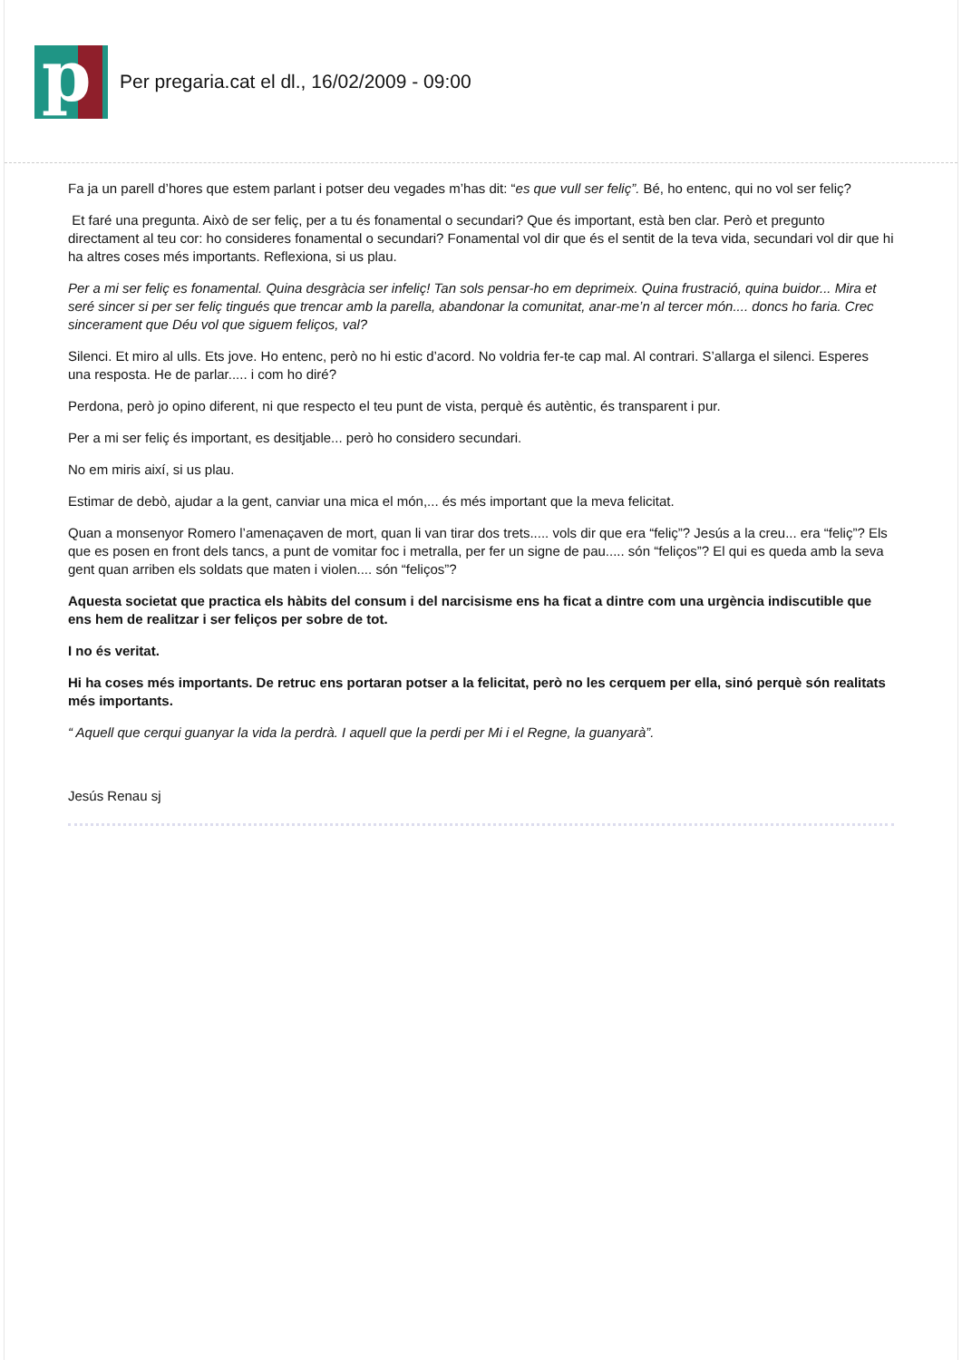p
Per pregaria.cat el dl., 16/02/2009 - 09:00
Fa ja un parell d’hores que estem parlant i potser deu vegades m’has dit: “es que vull ser feliç”. Bé, ho entenc, qui no vol ser feliç?
Et faré una pregunta. Això de ser feliç, per a tu és fonamental o secundari? Que és important, està ben clar. Però et pregunto directament al teu cor: ho consideres fonamental o secundari? Fonamental vol dir que és el sentit de la teva vida, secundari vol dir que hi ha altres coses més importants. Reflexiona, si us plau.
Per a mi ser feliç es fonamental. Quina desgràcia ser infeliç! Tan sols pensar-ho em deprimeix. Quina frustració, quina buidor... Mira et seré sincer si per ser feliç tingués que trencar amb la parella, abandonar la comunitat, anar-me’n al tercer món.... doncs ho faria. Crec sincerament que Déu vol que siguem feliços, val?
Silenci. Et miro al ulls. Ets jove. Ho entenc, però no hi estic d’acord. No voldria fer-te cap mal. Al contrari. S’allarga el silenci. Esperes una resposta. He de parlar..... i com ho diré?
Perdona, però jo opino diferent, ni que respecto el teu punt de vista, perquè és autèntic, és transparent i pur.
Per a mi ser feliç és important, es desitjable... però ho considero secundari.
No em miris així, si us plau.
Estimar de debò, ajudar a la gent, canviar una mica el món,... és més important que la meva felicitat.
Quan a monsenyor Romero l’amenaçaven de mort, quan li van tirar dos trets..... vols dir que era “feliç”? Jesús a la creu... era “feliç”? Els que es posen en front dels tancs, a punt de vomitar foc i metralla, per fer un signe de pau..... són “feliços”? El qui es queda amb la seva gent quan arriben els soldats que maten i violen.... són “feliços”?
Aquesta societat que practica els hàbits del consum i del narcisisme ens ha ficat a dintre com una urgència indiscutible que ens hem de realitzar i ser feliços per sobre de tot.
I no és veritat.
Hi ha coses més importants. De retruc ens portaran potser a la felicitat, però no les cerquem per ella, sinó perquè són realitats més importants.
“ Aquell que cerqui guanyar la vida la perdrà. I aquell que la perdi per Mi i el Regne, la guanyarà”.
Jesús Renau sj